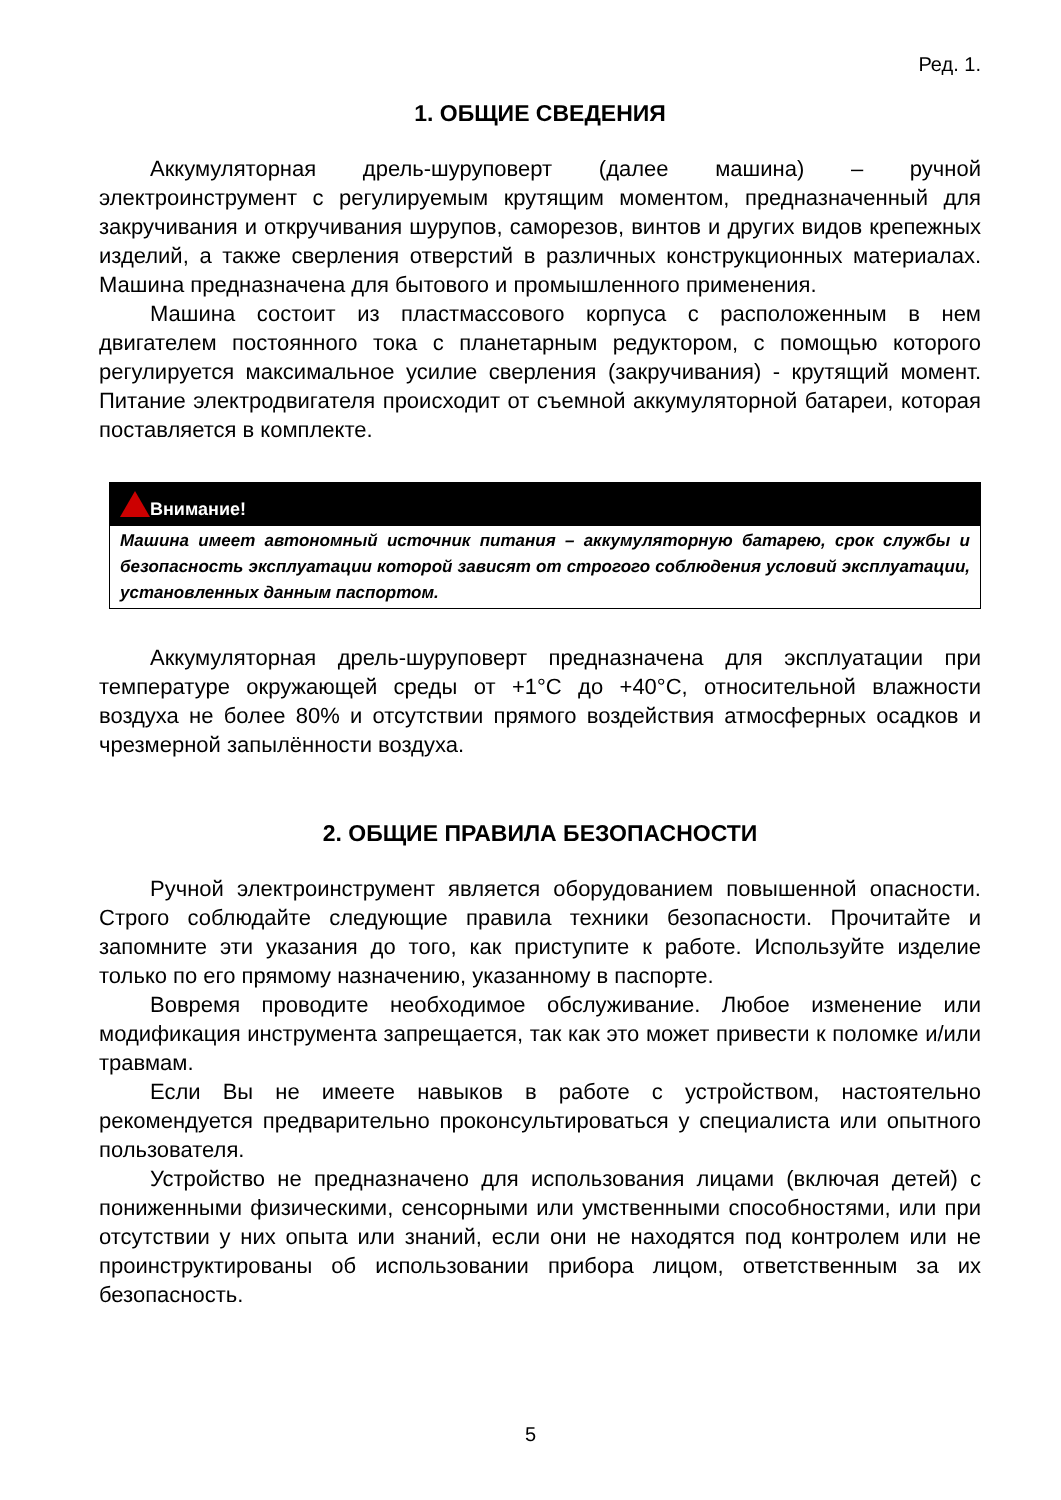Ред. 1.
1. ОБЩИЕ СВЕДЕНИЯ
Аккумуляторная дрель-шуруповерт (далее машина) – ручной электроинструмент с регулируемым крутящим моментом, предназначенный для закручивания и откручивания шурупов, саморезов, винтов и других видов крепежных изделий, а также сверления отверстий в различных конструкционных материалах. Машина предназначена для бытового и промышленного применения.
Машина состоит из пластмассового корпуса с расположенным в нем двигателем постоянного тока с планетарным редуктором, с помощью которого регулируется максимальное усилие сверления (закручивания) - крутящий момент. Питание электродвигателя происходит от съемной аккумуляторной батареи, которая поставляется в комплекте.
Внимание!
Машина имеет автономный источник питания – аккумуляторную батарею, срок службы и безопасность эксплуатации которой зависят от строгого соблюдения условий эксплуатации, установленных данным паспортом.
Аккумуляторная дрель-шуруповерт предназначена для эксплуатации при температуре окружающей среды от +1°С до +40°С, относительной влажности воздуха не более 80% и отсутствии прямого воздействия атмосферных осадков и чрезмерной запылённости воздуха.
2. ОБЩИЕ ПРАВИЛА БЕЗОПАСНОСТИ
Ручной электроинструмент является оборудованием повышенной опасности. Строго соблюдайте следующие правила техники безопасности. Прочитайте и запомните эти указания до того, как приступите к работе. Используйте изделие только по его прямому назначению, указанному в паспорте.
Вовремя проводите необходимое обслуживание. Любое изменение или модификация инструмента запрещается, так как это может привести к поломке и/или травмам.
Если Вы не имеете навыков в работе с устройством, настоятельно рекомендуется предварительно проконсультироваться у специалиста или опытного пользователя.
Устройство не предназначено для использования лицами (включая детей) с пониженными физическими, сенсорными или умственными способностями, или при отсутствии у них опыта или знаний, если они не находятся под контролем или не проинструктированы об использовании прибора лицом, ответственным за их безопасность.
5